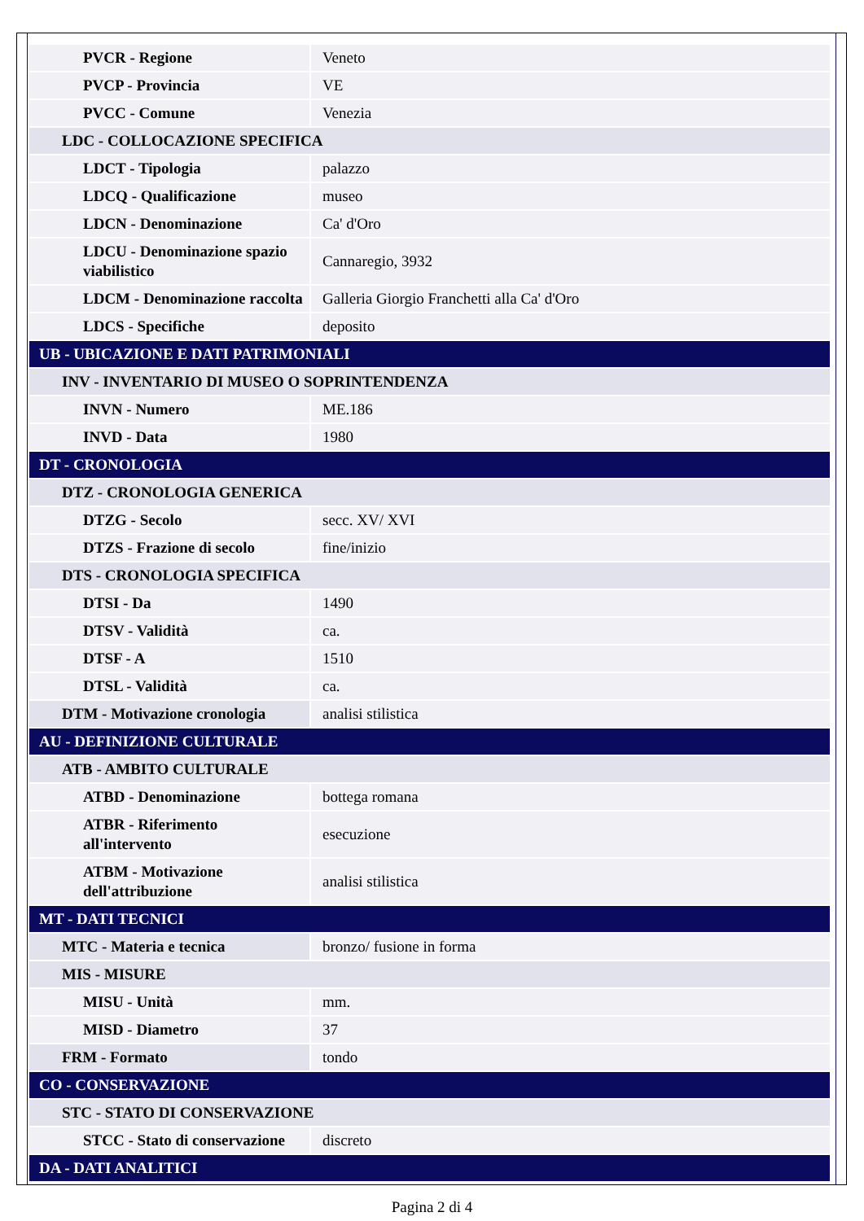| PVCR - Regione | Veneto |
| PVCP - Provincia | VE |
| PVCC - Comune | Venezia |
| LDC - COLLOCAZIONE SPECIFICA | |
| LDCT - Tipologia | palazzo |
| LDCQ - Qualificazione | museo |
| LDCN - Denominazione | Ca' d'Oro |
| LDCU - Denominazione spazio viabilistico | Cannaregio, 3932 |
| LDCM - Denominazione raccolta | Galleria Giorgio Franchetti alla Ca' d'Oro |
| LDCS - Specifiche | deposito |
| UB - UBICAZIONE E DATI PATRIMONIALI | |
| INV - INVENTARIO DI MUSEO O SOPRINTENDENZA | |
| INVN - Numero | ME.186 |
| INVD - Data | 1980 |
| DT - CRONOLOGIA | |
| DTZ - CRONOLOGIA GENERICA | |
| DTZG - Secolo | secc. XV/ XVI |
| DTZS - Frazione di secolo | fine/inizio |
| DTS - CRONOLOGIA SPECIFICA | |
| DTSI - Da | 1490 |
| DTSV - Validità | ca. |
| DTSF - A | 1510 |
| DTSL - Validità | ca. |
| DTM - Motivazione cronologia | analisi stilistica |
| AU - DEFINIZIONE CULTURALE | |
| ATB - AMBITO CULTURALE | |
| ATBD - Denominazione | bottega romana |
| ATBR - Riferimento all'intervento | esecuzione |
| ATBM - Motivazione dell'attribuzione | analisi stilistica |
| MT - DATI TECNICI | |
| MTC - Materia e tecnica | bronzo/ fusione in forma |
| MIS - MISURE | |
| MISU - Unità | mm. |
| MISD - Diametro | 37 |
| FRM - Formato | tondo |
| CO - CONSERVAZIONE | |
| STC - STATO DI CONSERVAZIONE | |
| STCC - Stato di conservazione | discreto |
| DA - DATI ANALITICI | |
Pagina 2 di 4